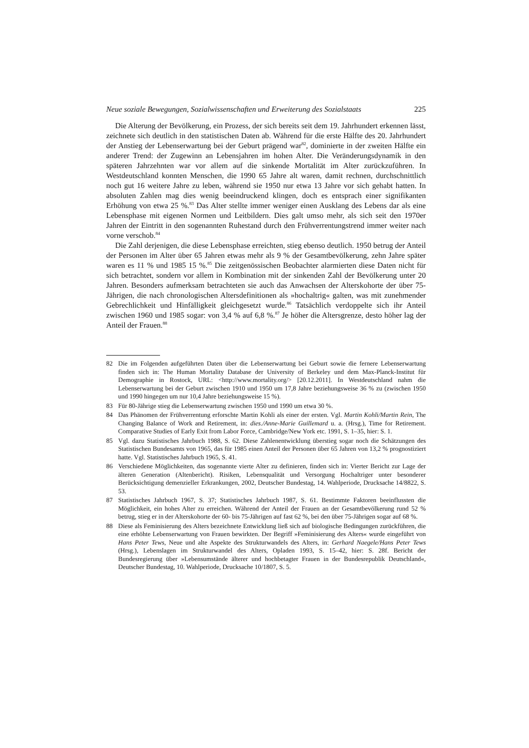Neue soziale Bewegungen, Sozialwissenschaften und Erweiterung des Sozialstaats 225
Die Alterung der Bevölkerung, ein Prozess, der sich bereits seit dem 19. Jahrhundert erkennen lässt, zeichnete sich deutlich in den statistischen Daten ab. Während für die erste Hälfte des 20. Jahrhundert der Anstieg der Lebenserwartung bei der Geburt prägend war<sup>82</sup>, dominierte in der zweiten Hälfte ein anderer Trend: der Zugewinn an Lebensjahren im hohen Alter. Die Veränderungsdynamik in den späteren Jahrzehnten war vor allem auf die sinkende Mortalität im Alter zurückzuführen. In Westdeutschland konnten Menschen, die 1990 65 Jahre alt waren, damit rechnen, durchschnittlich noch gut 16 weitere Jahre zu leben, während sie 1950 nur etwa 13 Jahre vor sich gehabt hatten. In absoluten Zahlen mag dies wenig beeindruckend klingen, doch es entsprach einer signifikanten Erhöhung von etwa 25 %.<sup>83</sup> Das Alter stellte immer weniger einen Ausklang des Lebens dar als eine Lebensphase mit eigenen Normen und Leitbildern. Dies galt umso mehr, als sich seit den 1970er Jahren der Eintritt in den sogenannten Ruhestand durch den Frühverrentungstrend immer weiter nach vorne verschob.<sup>84</sup>
Die Zahl derjenigen, die diese Lebensphase erreichten, stieg ebenso deutlich. 1950 betrug der Anteil der Personen im Alter über 65 Jahren etwas mehr als 9 % der Gesamtbevölkerung, zehn Jahre später waren es 11 % und 1985 15 %.<sup>85</sup> Die zeitgenössischen Beobachter alarmierten diese Daten nicht für sich betrachtet, sondern vor allem in Kombination mit der sinkenden Zahl der Bevölkerung unter 20 Jahren. Besonders aufmerksam betrachteten sie auch das Anwachsen der Alterskohorte der über 75-Jährigen, die nach chronologischen Altersdefinitionen als »hochaltrig« galten, was mit zunehmender Gebrechlichkeit und Hinfälligkeit gleichgesetzt wurde.<sup>86</sup> Tatsächlich verdoppelte sich ihr Anteil zwischen 1960 und 1985 sogar: von 3,4 % auf 6,8 %.<sup>87</sup> Je höher die Altersgrenze, desto höher lag der Anteil der Frauen.<sup>88</sup>
82 Die im Folgenden aufgeführten Daten über die Lebenserwartung bei Geburt sowie die fernere Lebenserwartung finden sich in: The Human Mortality Database der University of Berkeley und dem Max-Planck-Institut für Demographie in Rostock, URL: <http://www.mortality.org/> [20.12.2011]. In Westdeutschland nahm die Lebenserwartung bei der Geburt zwischen 1910 und 1950 um 17,8 Jahre beziehungsweise 36 % zu (zwischen 1950 und 1990 hingegen um nur 10,4 Jahre beziehungsweise 15 %).
83 Für 80-Jährige stieg die Lebenserwartung zwischen 1950 und 1990 um etwa 30 %.
84 Das Phänomen der Frühverrentung erforschte Martin Kohli als einer der ersten. Vgl. Martin Kohli/Martin Rein, The Changing Balance of Work and Retirement, in: dies./Anne-Marie Guillemard u. a. (Hrsg.), Time for Retirement. Comparative Studies of Early Exit from Labor Force, Cambridge/New York etc. 1991, S. 1–35, hier: S. 1.
85 Vgl. dazu Statistisches Jahrbuch 1988, S. 62. Diese Zahlenentwicklung überstieg sogar noch die Schätzungen des Statistischen Bundesamts von 1965, das für 1985 einen Anteil der Personen über 65 Jahren von 13,2 % prognostiziert hatte. Vgl. Statistisches Jahrbuch 1965, S. 41.
86 Verschiedene Möglichkeiten, das sogenannte vierte Alter zu definieren, finden sich in: Vierter Bericht zur Lage der älteren Generation (Altenbericht). Risiken, Lebensqualität und Versorgung Hochaltriger unter besonderer Berücksichtigung demenzieller Erkrankungen, 2002, Deutscher Bundestag, 14. Wahlperiode, Drucksache 14/8822, S. 53.
87 Statistisches Jahrbuch 1967, S. 37; Statistisches Jahrbuch 1987, S. 61. Bestimmte Faktoren beeinflussten die Möglichkeit, ein hohes Alter zu erreichen. Während der Anteil der Frauen an der Gesamtbevölkerung rund 52 % betrug, stieg er in der Alterskohorte der 60- bis 75-Jährigen auf fast 62 %, bei den über 75-Jährigen sogar auf 68 %.
88 Diese als Feminisierung des Alters bezeichnete Entwicklung ließ sich auf biologische Bedingungen zurückführen, die eine erhöhte Lebenserwartung von Frauen bewirkten. Der Begriff »Feminisierung des Alters« wurde eingeführt von Hans Peter Tews, Neue und alte Aspekte des Strukturwandels des Alters, in: Gerhard Naegele/Hans Peter Tews (Hrsg.), Lebenslagen im Strukturwandel des Alters, Opladen 1993, S. 15–42, hier: S. 28f. Bericht der Bundesregierung über »Lebensumstände älterer und hochbetagter Frauen in der Bundesrepublik Deutschland«, Deutscher Bundestag, 10. Wahlperiode, Drucksache 10/1807, S. 5.